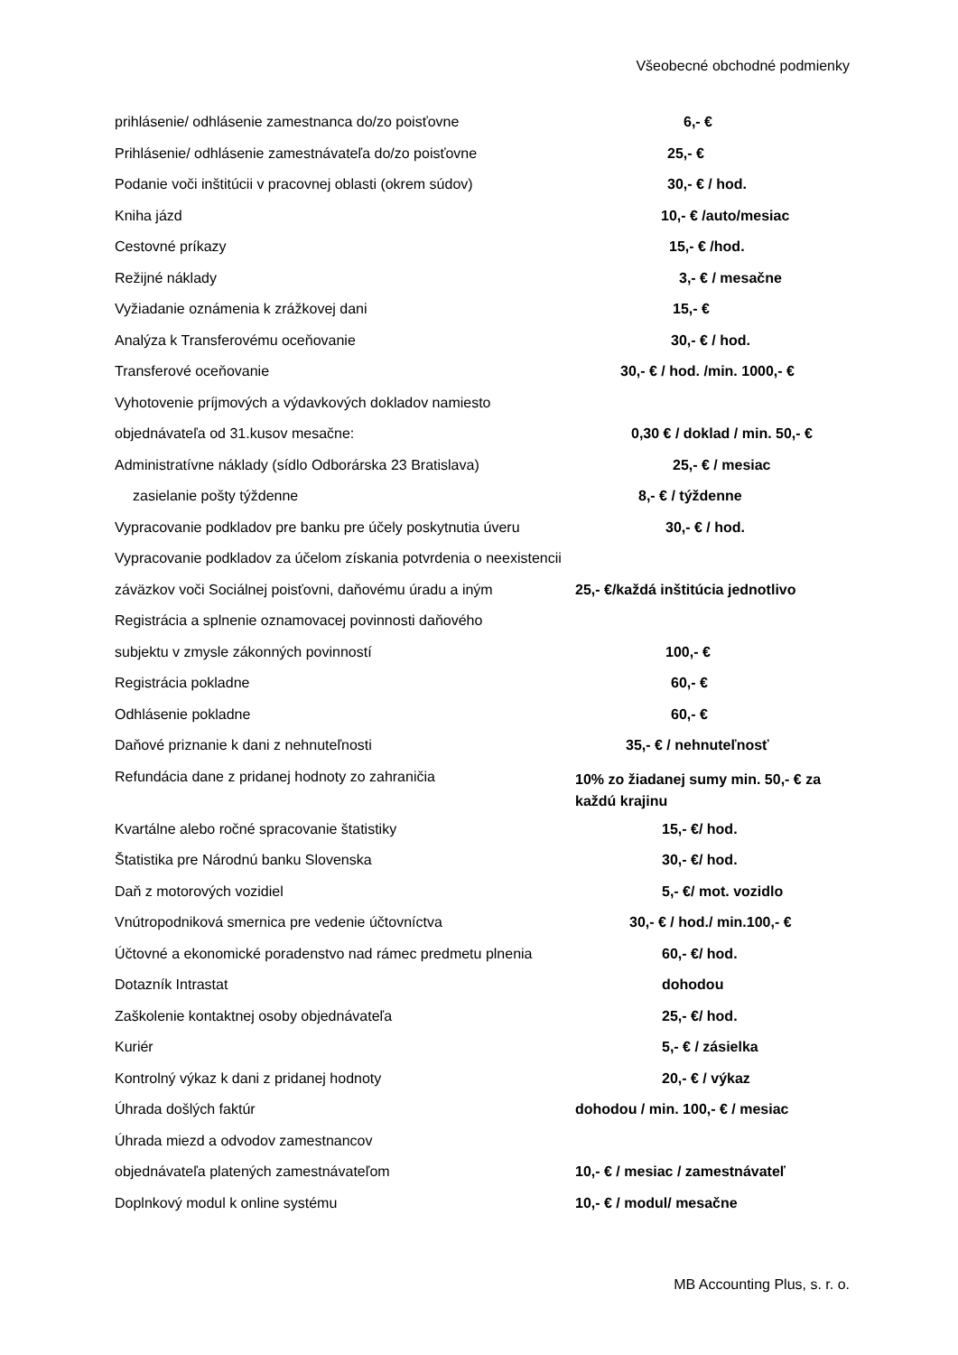Všeobecné obchodné podmienky
prihlásenie/ odhlásenie zamestnanca do/zo poisťovne 6,- €
Prihlásenie/ odhlásenie zamestnávateľa do/zo poisťovne
25,- €
Podanie voči inštitúcii v pracovnej oblasti (okrem súdov)
30,- € / hod.
Kniha jázd 10,- € /auto/mesiac
Cestovné príkazy 15,- € /hod.
Režijné náklady 3,- € / mesačne
Vyžiadanie oznámenia k zrážkovej dani 15,- €
Analýza k Transferovému oceňovanie 30,- € / hod.
Transferové oceňovanie 30,- € / hod. /min. 1000,- €
Vyhotovenie príjmových a výdavkových dokladov namiesto
objednávateľa od 31.kusov mesačne: 0,30 € / doklad / min. 50,- €
Administratívne náklady (sídlo Odborárska 23 Bratislava)
25,- € / mesiac
zasielanie pošty týždenne 8,- € / týždenne
Vypracovanie podkladov pre banku pre účely poskytnutia úveru
30,- € / hod.
Vypracovanie podkladov za účelom získania potvrdenia o neexistencii
záväzkov voči Sociálnej poisťovni, daňovému úradu a iným
25,- €/každá inštitúcia jednotlivo
Registrácia a splnenie oznamovacej povinnosti daňového
subjektu v zmysle zákonných povinností 100,- €
Registrácia pokladne 60,- €
Odhlásenie pokladne 60,- €
Daňové priznanie k dani z nehnuteľnosti 35,- € / nehnuteľnosť
Refundácia dane z pridanej hodnoty zo zahraničia
10% zo žiadanej sumy min. 50,- € za každú krajinu
Kvartálne alebo ročné spracovanie štatistiky 15,- €/ hod.
Štatistika pre Národnú banku Slovenska 30,- €/ hod.
Daň z motorových vozidiel 5,- €/ mot. vozidlo
Vnútropodniková smernica pre vedenie účtovníctva 30,- € / hod./ min.100,- €
Účtovné a ekonomické poradenstvo nad rámec predmetu plnenia
60,- €/ hod.
Dotazník Intrastat dohodou
Zaškolenie kontaktnej osoby objednávateľa 25,- €/ hod.
Kuriér 5,- € / zásielka
Kontrolný výkaz k dani z pridanej hodnoty 20,- € / výkaz
Úhrada došlých faktúr dohodou / min. 100,- € / mesiac
Úhrada miezd a odvodov zamestnancov
objednávateľa platených zamestnávateľom 10,- € / mesiac / zamestnávateľ
Doplnkový modul k online systému 10,- € / modul/ mesačne
MB Accounting Plus, s. r. o.